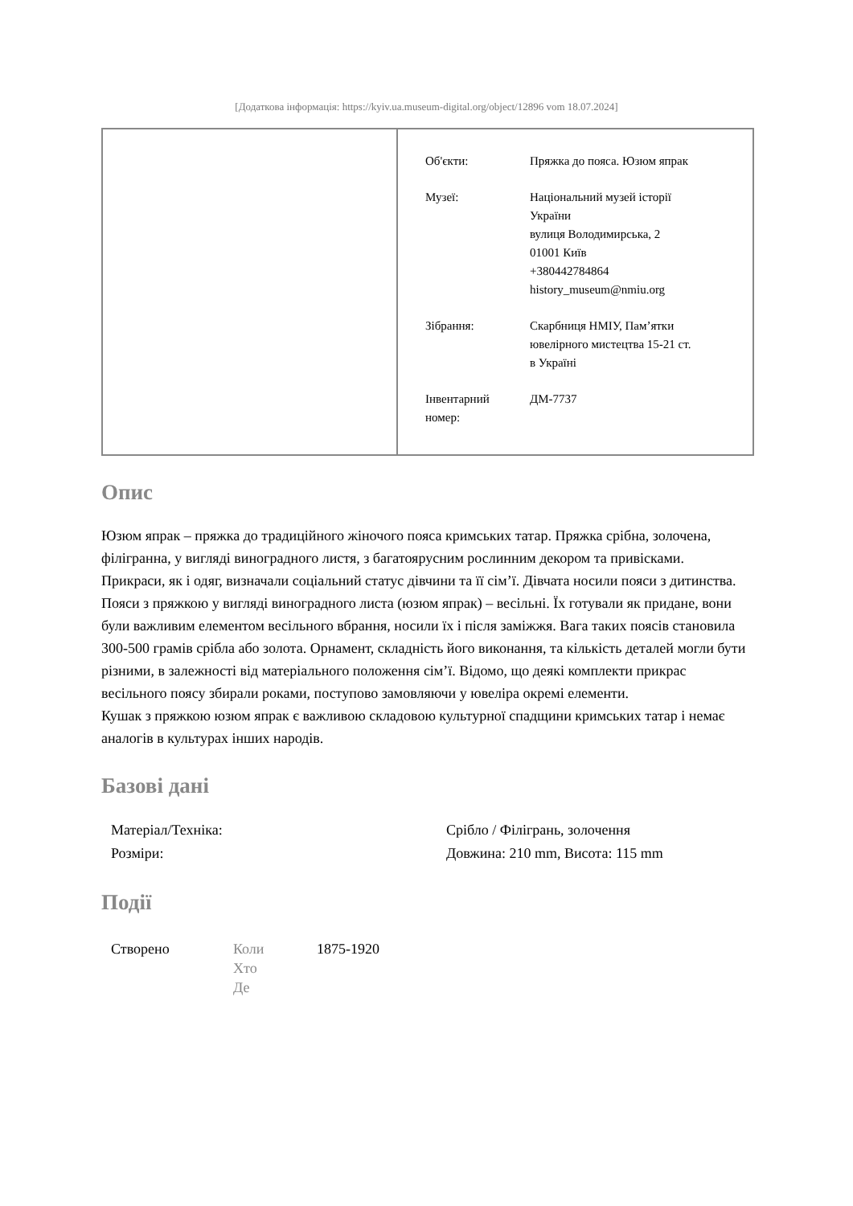[Додаткова інформація: https://kyiv.ua.museum-digital.org/object/12896 vom 18.07.2024]
| Об'єкти: | Пряжка до пояса. Юзюм япрак |
| Музеї: | Національний музей історії України вулиця Володимирська, 2 01001 Київ +380442784864 history_museum@nmiu.org |
| Зібрання: | Скарбниця НМІУ, Пам’ятки ювелірного мистецтва 15-21 ст. в Україні |
| Інвентарний номер: | ДМ-7737 |
Опис
Юзюм япрак – пряжка до традиційного жіночого пояса кримських татар. Пряжка срібна, золочена, філігранна, у вигляді виноградного листя, з багатоярусним рослинним декором та привісками.
Прикраси, як і одяг, визначали соціальний статус дівчини та її сім’ї. Дівчата носили пояси з дитинства. Пояси з пряжкою у вигляді виноградного листа (юзюм япрак) – весільні. Їх готували як придане, вони були важливим елементом весільного вбрання, носили їх і після заміжжя. Вага таких поясів становила 300-500 грамів срібла або золота. Орнамент, складність його виконання, та кількість деталей могли бути різними, в залежності від матеріального положення сім’ї. Відомо, що деякі комплекти прикрас весільного поясу збирали роками, поступово замовляючи у ювеліра окремі елементи.
Кушак з пряжкою юзюм япрак є важливою складовою культурної спадщини кримських татар і немає аналогів в культурах інших народів.
Базові дані
| Матеріал/Техніка: | Срібло / Філігрань, золочення |
| Розміри: | Довжина: 210 mm, Висота: 115 mm |
Події
| Створено | Коли Хто Де | 1875-1920 |